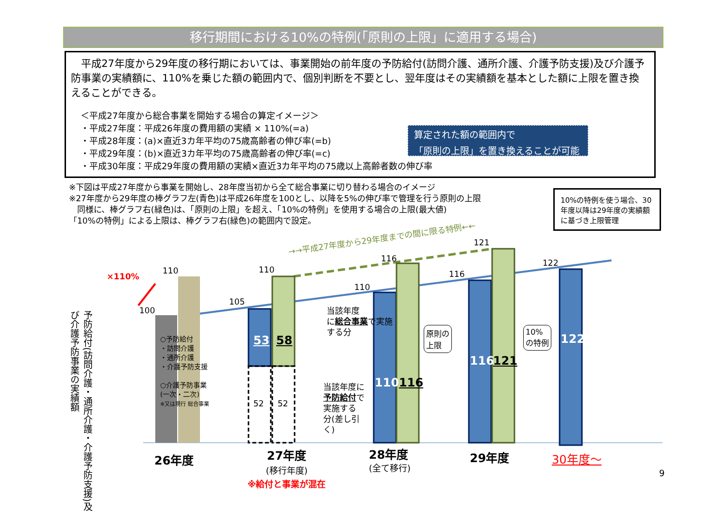移行期間における10%の特例(「原則の上限」に適用する場合)
　平成27年度から29年度の移行期においては、事業開始の前年度の予防給付(訪問介護、通所介護、介護予防支援)及び介護予防事業の実績額に、110%を乗じた額の範囲内で、個別判断を不要とし、翌年度はその実績額を基本とした額に上限を置き換えることができる。
＜平成27年度から総合事業を開始する場合の算定イメージ＞
・平成27年度：平成26年度の費用額の実績 × 110%(=a)
・平成28年度：(a)×直近3カ年平均の75歳高齢者の伸び率(=b)
・平成29年度：(b)×直近3カ年平均の75歳高齢者の伸び率(=c)
・平成30年度：平成29年度の費用額の実績×直近3カ年平均の75歳以上高齢者数の伸び率
算定された額の範囲内で
「原則の上限」を置き換えることが可能
※下図は平成27年度から事業を開始し、28年度当初から全て総合事業に切り替わる場合のイメージ
※27年度から29年度の棒グラフ左(青色)は平成26年度を100とし、以降を5%の伸び率で管理を行う原則の上限
　同様に、棒グラフ右(緑色)は、「原則の上限」を超え、「10%の特例」を使用する場合の上限(最大値)
「10%の特例」による上限は、棒グラフ右(緑色)の範囲内で設定。
10%の特例を使う場合、30年度以降は29年度の実績額に基づき上限管理
×110%
110
100
110
105
110
116
116
121
122
→→平成27年度から29年度までの間に限る特例←←
予防給付(訪問介護・通所介護・介護予防支援)及び介護予防事業の実績額
○予防給付
・訪問介護
・通所介護
・介護予防支援
○介護予防事業
(一次・二次)
※又は現行 総合事業
53 58
52 52
当該年度
に総合事業で実施
する分
当該年度に
予防給付で
実施する
分(差し引
く)
110 116
116 121
122
原則の
上限
10%
の特例
26年度
27年度
(移行年度)
※給付と事業が混在
28年度
(全て移行)
29年度 30年度～
9